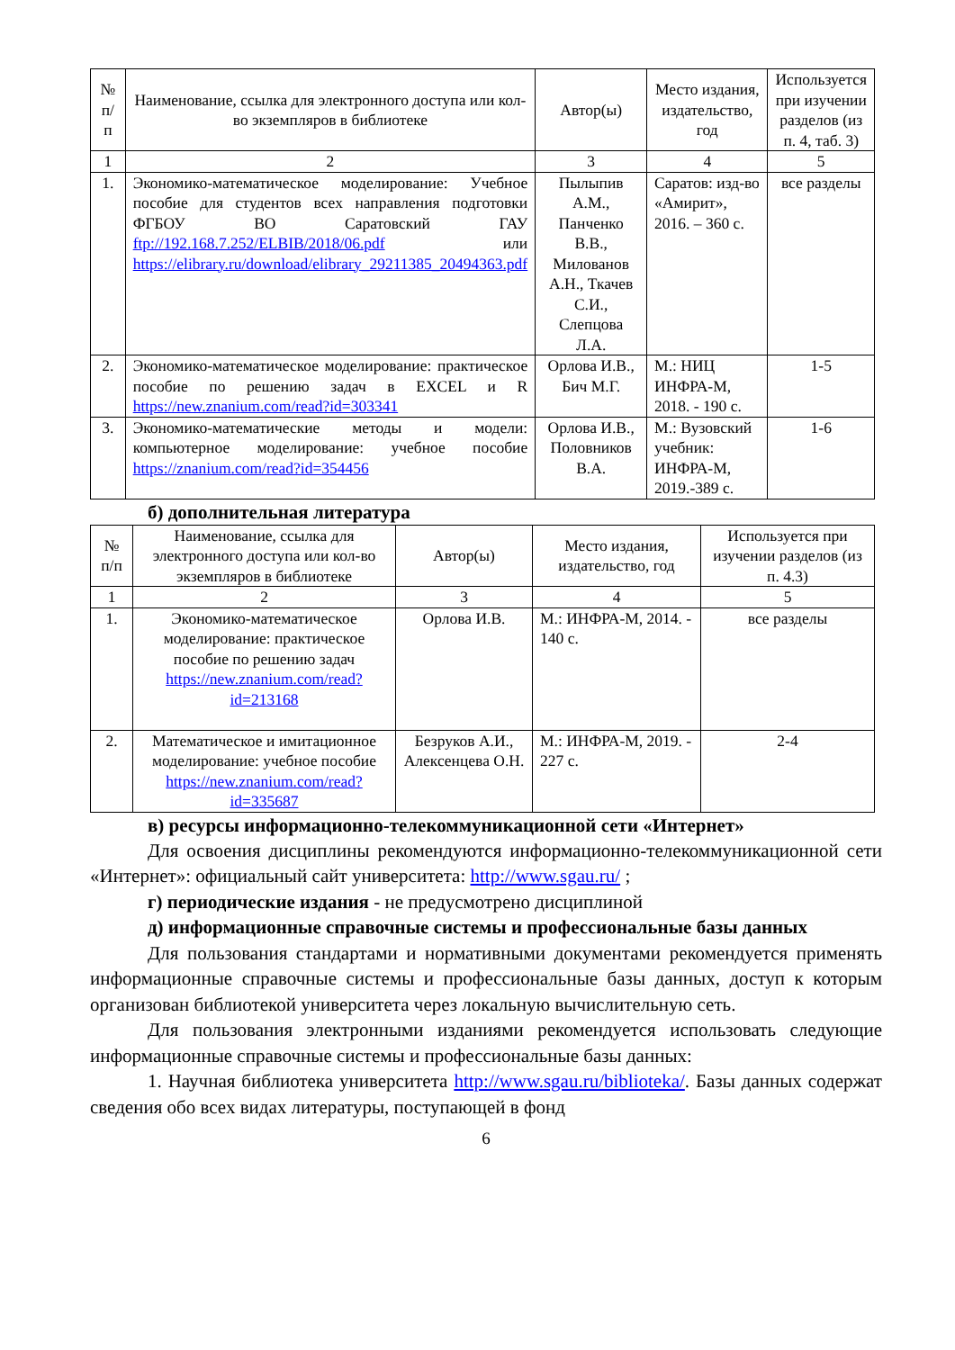| № п/п | Наименование, ссылка для электронного доступа или кол-во экземпляров в библиотеке | Автор(ы) | Место издания, издательство, год | Используется при изучении разделов (из п. 4, таб. 3) |
| --- | --- | --- | --- | --- |
| 1 | 2 | 3 | 4 | 5 |
| 1. | Экономико-математическое моделирование: Учебное пособие для студентов всех направления подготовки ФГБОУ ВО Саратовский ГАУ ftp://192.168.7.252/ELBIB/2018/06.pdf или https://elibrary.ru/download/elibrary_29211385_20494363.pdf | Пылыпив А.М., Панченко В.В., Милованов А.Н., Ткачев С.И., Слепцова Л.А. | Саратов: изд-во «Амирит», 2016. – 360 с. | все разделы |
| 2. | Экономико-математическое моделирование: практическое пособие по решению задач в EXCEL и R https://new.znanium.com/read?id=303341 | Орлова И.В., Бич М.Г. | М.: НИЦ ИНФРА-М, 2018. - 190 с. | 1-5 |
| 3. | Экономико-математические методы и модели: компьютерное моделирование: учебное пособие https://znanium.com/read?id=354456 | Орлова И.В., Половников В.А. | М.: Вузовский учебник: ИНФРА-М, 2019.-389 с. | 1-6 |
б) дополнительная литература
| № п/п | Наименование, ссылка для электронного доступа или кол-во экземпляров в библиотеке | Автор(ы) | Место издания, издательство, год | Используется при изучении разделов (из п. 4.3) |
| --- | --- | --- | --- | --- |
| 1 | 2 | 3 | 4 | 5 |
| 1. | Экономико-математическое моделирование: практическое пособие по решению задач https://new.znanium.com/read?id=213168 | Орлова И.В. | М.: ИНФРА-М, 2014. - 140 с. | все разделы |
| 2. | Математическое и имитационное моделирование: учебное пособие https://new.znanium.com/read?id=335687 | Безруков А.И., Алексенцева О.Н. | М.: ИНФРА-М, 2019. - 227 с. | 2-4 |
в) ресурсы информационно-телекоммуникационной сети «Интернет»
Для освоения дисциплины рекомендуются информационно-телекоммуникационной сети «Интернет»: официальный сайт университета: http://www.sgau.ru/ ;
г) периодические издания - не предусмотрено дисциплиной
д) информационные справочные системы и профессиональные базы данных
Для пользования стандартами и нормативными документами рекомендуется применять информационные справочные системы и профессиональные базы данных, доступ к которым организован библиотекой университета через локальную вычислительную сеть.
Для пользования электронными изданиями рекомендуется использовать следующие информационные справочные системы и профессиональные базы данных:
1. Научная библиотека университета http://www.sgau.ru/biblioteka/. Базы данных содержат сведения обо всех видах литературы, поступающей в фонд
6